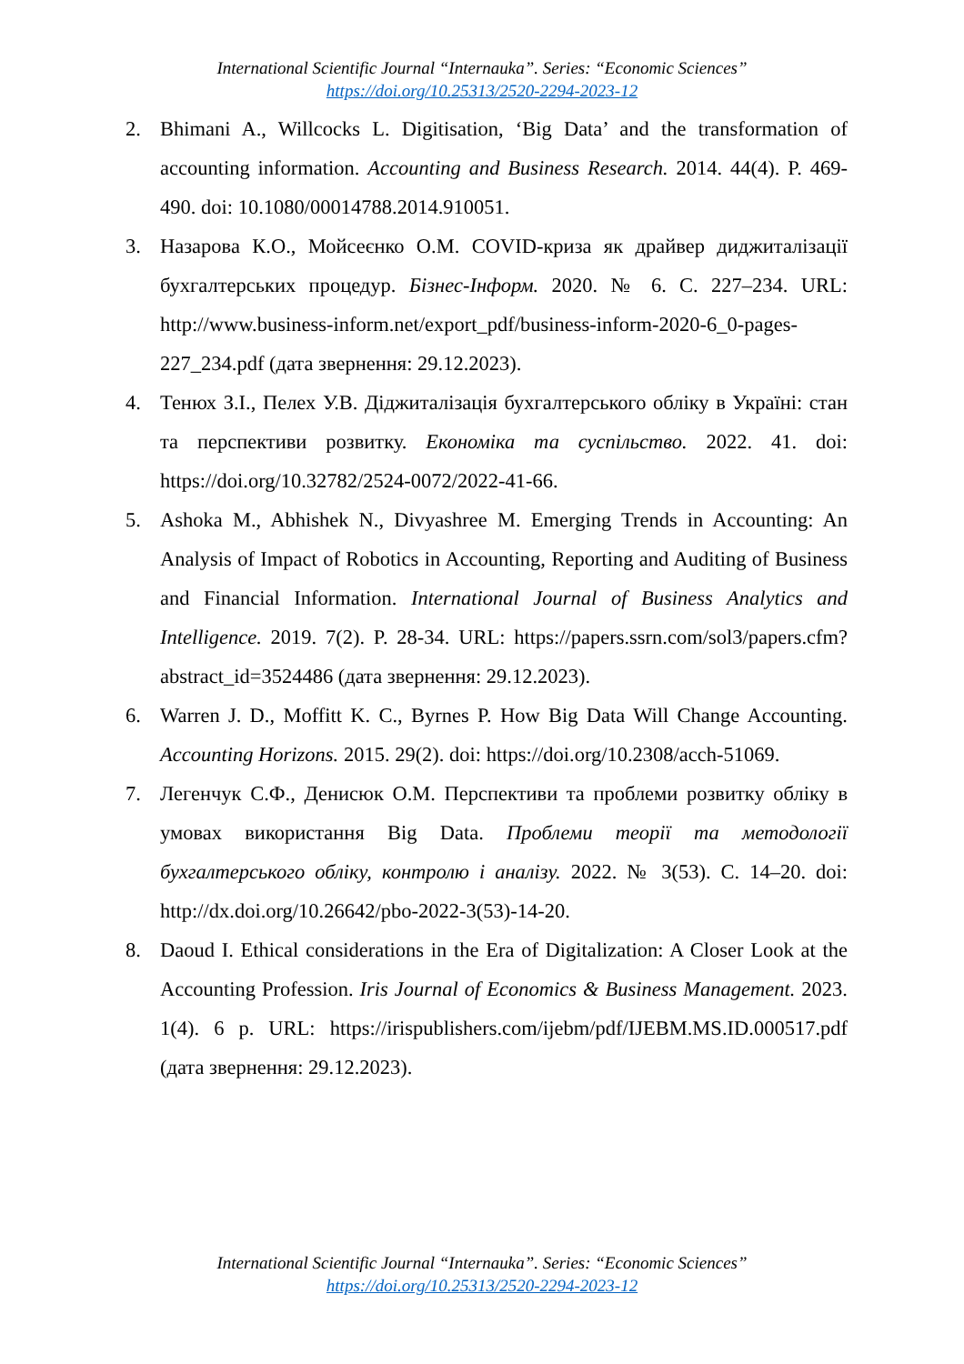International Scientific Journal “Internauka”. Series: “Economic Sciences”
https://doi.org/10.25313/2520-2294-2023-12
2. Bhimani A., Willcocks L. Digitisation, ‘Big Data’ and the transformation of accounting information. Accounting and Business Research. 2014. 44(4). P. 469-490. doi: 10.1080/00014788.2014.910051.
3. Назарова К.О., Мойсеєнко О.М. COVID-криза як драйвер диджиталізації бухгалтерських процедур. Бізнес-Інформ. 2020. № 6. С. 227–234. URL: http://www.business-inform.net/export_pdf/business-inform-2020-6_0-pages-227_234.pdf (дата звернення: 29.12.2023).
4. Тенюх З.І., Пелех У.В. Діджиталізація бухгалтерського обліку в Україні: стан та перспективи розвитку. Економіка та суспільство. 2022. 41. doi: https://doi.org/10.32782/2524-0072/2022-41-66.
5. Ashoka M., Abhishek N., Divyashree M. Emerging Trends in Accounting: An Analysis of Impact of Robotics in Accounting, Reporting and Auditing of Business and Financial Information. International Journal of Business Analytics and Intelligence. 2019. 7(2). P. 28-34. URL: https://papers.ssrn.com/sol3/papers.cfm?abstract_id=3524486 (дата звернення: 29.12.2023).
6. Warren J. D., Moffitt K. C., Byrnes P. How Big Data Will Change Accounting. Accounting Horizons. 2015. 29(2). doi: https://doi.org/10.2308/acch-51069.
7. Легенчук С.Ф., Денисюк О.М. Перспективи та проблеми розвитку обліку в умовах використання Big Data. Проблеми теорії та методології бухгалтерського обліку, контролю і аналізу. 2022. № 3(53). С. 14–20. doi: http://dx.doi.org/10.26642/pbo-2022-3(53)-14-20.
8. Daoud I. Ethical considerations in the Era of Digitalization: A Closer Look at the Accounting Profession. Iris Journal of Economics & Business Management. 2023. 1(4). 6 p. URL: https://irispublishers.com/ijebm/pdf/IJEBM.MS.ID.000517.pdf (дата звернення: 29.12.2023).
International Scientific Journal “Internauka”. Series: “Economic Sciences”
https://doi.org/10.25313/2520-2294-2023-12